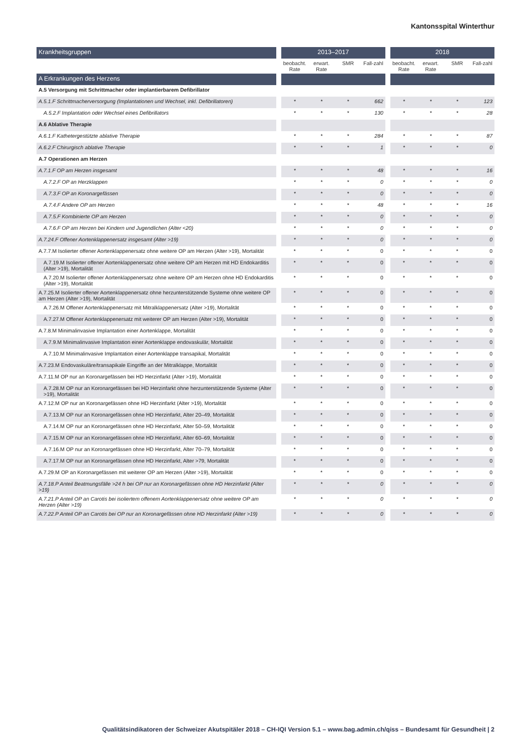Kantonsspital Winterthur
| Krankheitsgruppen | | 2013–2017 | | | | | 2018 | | | |
| | | beobacht. Rate | erwart. Rate | SMR | Fall-zahl | | beobacht. Rate | erwart. Rate | SMR | Fall-zahl |
| A Erkrankungen des Herzens | | | | | | | | | | |
| A.5 Versorgung mit Schrittmacher oder implantierbarem Defibrillator | | | | | | | | | | |
| A.5.1.F Schrittmacherversorgung (Implantationen und Wechsel, inkl. Defibrillatoren) | | * | * | * | 662 | | * | * | * | 123 |
| A.5.2.F Implantation oder Wechsel eines Defibrillators | | * | * | * | 130 | | * | * | * | 28 |
| A.6 Ablative Therapie | | | | | | | | | | |
| A.6.1.F Kathetergestützte ablative Therapie | | * | * | * | 284 | | * | * | * | 87 |
| A.6.2.F Chirurgisch ablative Therapie | | * | * | * | 1 | | * | * | * | 0 |
| A.7 Operationen am Herzen | | | | | | | | | | |
| A.7.1.F OP am Herzen insgesamt | | * | * | * | 48 | | * | * | * | 16 |
| A.7.2.F OP an Herzklappen | | * | * | * | 0 | | * | * | * | 0 |
| A.7.3.F OP an Koronargefässen | | * | * | * | 0 | | * | * | * | 0 |
| A.7.4.F Andere OP am Herzen | | * | * | * | 48 | | * | * | * | 16 |
| A.7.5.F Kombinierte OP am Herzen | | * | * | * | 0 | | * | * | * | 0 |
| A.7.6.F OP am Herzen bei Kindern und Jugendlichen (Alter <20) | | * | * | * | 0 | | * | * | * | 0 |
| A.7.24.F Offener Aortenklappenersatz insgesamt (Alter >19) | | * | * | * | 0 | | * | * | * | 0 |
| A.7.7.M Isolierter offener Aortenklappenersatz ohne weitere OP am Herzen (Alter >19), Mortalität | | * | * | * | 0 | | * | * | * | 0 |
| A.7.19.M Isolierter offener Aortenklappenersatz ohne weitere OP am Herzen mit HD Endokarditis (Alter >19), Mortalität | | * | * | * | 0 | | * | * | * | 0 |
| A.7.20.M Isolierter offener Aortenklappenersatz ohne weitere OP am Herzen ohne HD Endokarditis (Alter >19), Mortalität | | * | * | * | 0 | | * | * | * | 0 |
| A.7.25.M Isolierter offener Aortenklappenersatz ohne herzunterstützende Systeme ohne weitere OP am Herzen (Alter >19), Mortalität | | * | * | * | 0 | | * | * | * | 0 |
| A.7.26.M Offener Aortenklappenersatz mit Mitralklappenersatz (Alter >19), Mortalität | | * | * | * | 0 | | * | * | * | 0 |
| A.7.27.M Offener Aortenklappenersatz mit weiterer OP am Herzen (Alter >19), Mortalität | | * | * | * | 0 | | * | * | * | 0 |
| A.7.8.M Minimalinvasive Implantation einer Aortenklappe, Mortalität | | * | * | * | 0 | | * | * | * | 0 |
| A.7.9.M Minimalinvasive Implantation einer Aortenklappe endovaskulär, Mortalität | | * | * | * | 0 | | * | * | * | 0 |
| A.7.10.M Minimalinvasive Implantation einer Aortenklappe transapikal, Mortalität | | * | * | * | 0 | | * | * | * | 0 |
| A.7.23.M Endovaskuläre/transapikale Eingriffe an der Mitralklappe, Mortalität | | * | * | * | 0 | | * | * | * | 0 |
| A.7.11.M OP nur an Koronargefässen bei HD Herzinfarkt (Alter >19), Mortalität | | * | * | * | 0 | | * | * | * | 0 |
| A.7.28.M OP nur an Koronargefässen bei HD Herzinfarkt ohne herzunterstützende Systeme (Alter >19), Mortalität | | * | * | * | 0 | | * | * | * | 0 |
| A.7.12.M OP nur an Koronargefässen ohne HD Herzinfarkt (Alter >19), Mortalität | | * | * | * | 0 | | * | * | * | 0 |
| A.7.13.M OP nur an Koronargefässen ohne HD Herzinfarkt, Alter 20–49, Mortalität | | * | * | * | 0 | | * | * | * | 0 |
| A.7.14.M OP nur an Koronargefässen ohne HD Herzinfarkt, Alter 50–59, Mortalität | | * | * | * | 0 | | * | * | * | 0 |
| A.7.15.M OP nur an Koronargefässen ohne HD Herzinfarkt, Alter 60–69, Mortalität | | * | * | * | 0 | | * | * | * | 0 |
| A.7.16.M OP nur an Koronargefässen ohne HD Herzinfarkt, Alter 70–79, Mortalität | | * | * | * | 0 | | * | * | * | 0 |
| A.7.17.M OP nur an Koronargefässen ohne HD Herzinfarkt, Alter >79, Mortalität | | * | * | * | 0 | | * | * | * | 0 |
| A.7.29.M OP an Koronargefässen mit weiterer OP am Herzen (Alter >19), Mortalität | | * | * | * | 0 | | * | * | * | 0 |
| A.7.18.P Anteil Beatmungsfälle >24 h bei OP nur an Koronargefässen ohne HD Herzinfarkt (Alter >19) | | * | * | * | 0 | | * | * | * | 0 |
| A.7.21.P Anteil OP an Carotis bei isoliertem offenem Aortenklappenersatz ohne weitere OP am Herzen (Alter >19) | | * | * | * | 0 | | * | * | * | 0 |
| A.7.22.P Anteil OP an Carotis bei OP nur an Koronargefässen ohne HD Herzinfarkt (Alter >19) | | * | * | * | 0 | | * | * | * | 0 |
Qualitätsindikatoren der Schweizer Akutspitäler 2018 – CH-IQI Version 5.1 – www.bag.admin.ch/qiss – Bundesamt für Gesundheit | 2